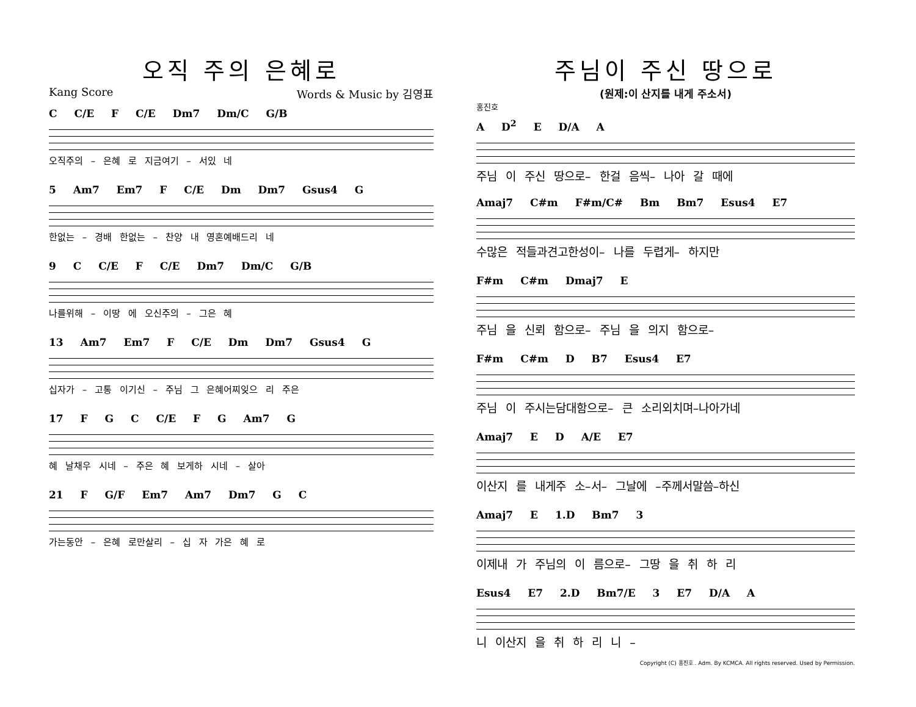오직 주의 은혜로
Kang Score Words & Music by 김영표
C C/E F C/E Dm7 Dm/C G/B
오직주의 – 은혜 로 지금여기 – 서있 네
5 Am7 Em7 F C/E Dm Dm7 Gsus4 G
한없는 – 경배 한없는 – 찬양 내 영혼예배드리 네
9 C C/E F C/E Dm7 Dm/C G/B
나를위해 – 이땅 에 오신주의 – 그은 혜
13 Am7 Em7 F C/E Dm Dm7 Gsus4 G
십자가 – 고통 이기신 – 주님 그 은혜어찌잊으 리 주은
17 F G C C/E F G Am7 G
혜 날채우 시네 – 주은 혜 보게하 시네 – 살아
21 F G/F Em7 Am7 Dm7 G C
가는동안 – 은혜 로만살리 – 십 자 가은 혜 로
주님이 주신 땅으로
(원제:이 산지를 내게 주소서)
홍진호
A D<sup>2</sup> E D/A A
주님 이 주신 땅으로– 한걸 음씩– 나아 갈 때에
Amaj7 C#m F#m/C# Bm Bm7 Esus4 E7
수많은 적들과견고한성이– 나를 두렵게– 하지만
F#m C#m Dmaj7 E
주님 을 신뢰 함으로– 주님 을 의지 함으로–
F#m C#m D B7 Esus4 E7
주님 이 주시는담대함으로– 큰 소리외치며–나아가네
Amaj7 E D A/E E7
이산지 를 내게주 소–서– 그날에 –주께서말씀–하신
Amaj7 E 1.D Bm7 3
이제내 가 주님의 이 름으로– 그땅 을 취 하 리
Esus4 E7 2.D Bm7/E 3 E7 D/A A
니 이산지 을 취 하 리 니 –
Copyright (C) 홍진호 . Adm. By KCMCA. All rights reserved. Used by Permission.